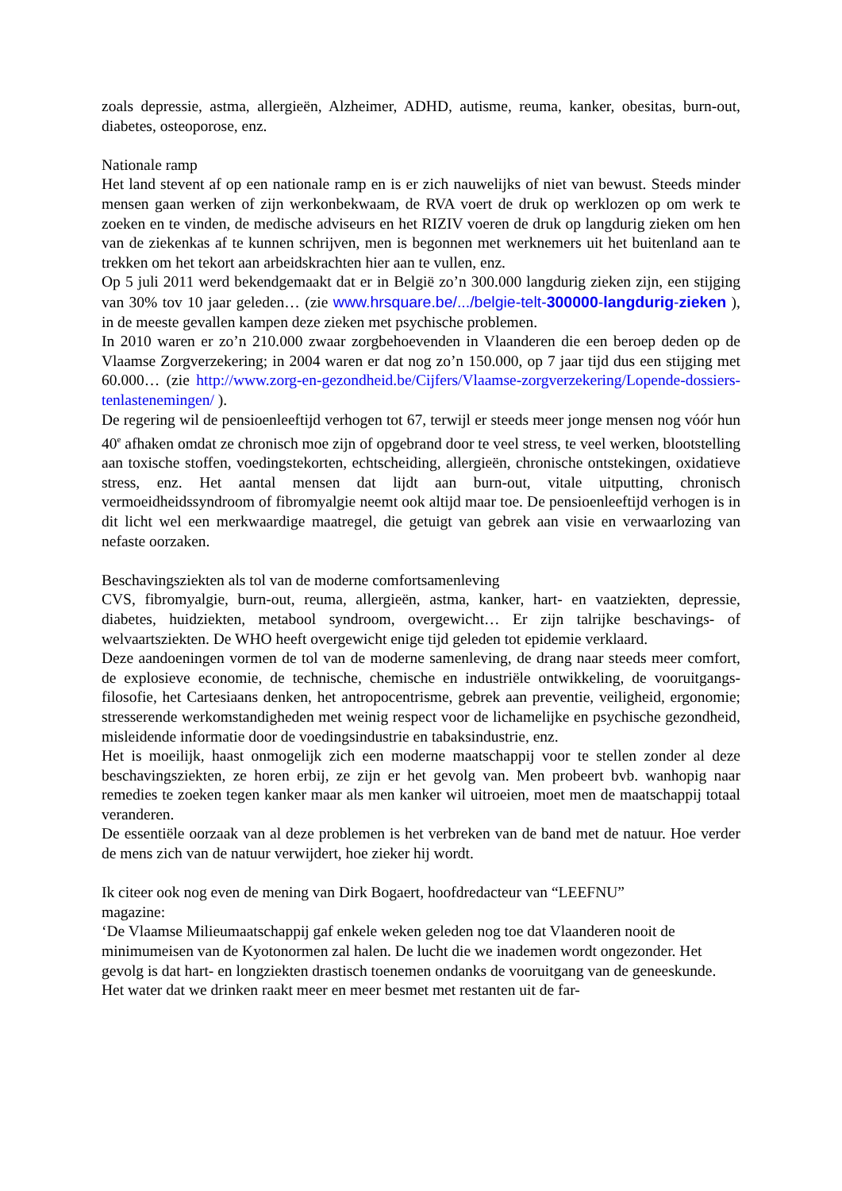zoals depressie, astma, allergieën, Alzheimer, ADHD, autisme, reuma, kanker, obesitas, burn-out, diabetes, osteoporose, enz.
Nationale ramp
Het land stevent af op een nationale ramp en is er zich nauwelijks of niet van bewust. Steeds minder mensen gaan werken of zijn werkonbekwaam, de RVA voert de druk op werklozen op om werk te zoeken en te vinden, de medische adviseurs en het RIZIV voeren de druk op langdurig zieken om hen van de ziekenkas af te kunnen schrijven, men is begonnen met werknemers uit het buitenland aan te trekken om het tekort aan arbeidskrachten hier aan te vullen, enz.
Op 5 juli 2011 werd bekendgemaakt dat er in België zo’n 300.000 langdurig zieken zijn, een stijging van 30% tov 10 jaar geleden… (zie www.hrsquare.be/.../belgie-telt-300000-langdurig-zieken ), in de meeste gevallen kampen deze zieken met psychische problemen.
In 2010 waren er zo’n 210.000 zwaar zorgbehoevenden in Vlaanderen die een beroep deden op de Vlaamse Zorgverzekering; in 2004 waren er dat nog zo’n 150.000, op 7 jaar tijd dus een stijging met 60.000… (zie http://www.zorg-en-gezondheid.be/Cijfers/Vlaamse-zorgverzekering/Lopende-dossiers-tenlastenemingen/ ).
De regering wil de pensioenleeftijd verhogen tot 67, terwijl er steeds meer jonge mensen nog vóór hun 40<sup>e</sup> afhaken omdat ze chronisch moe zijn of opgebrand door te veel stress, te veel werken, blootstelling aan toxische stoffen, voedingstekorten, echtscheiding, allergieën, chronische ontstekingen, oxidatieve stress, enz. Het aantal mensen dat lijdt aan burn-out, vitale uitputting, chronisch vermoeidheidssyndroom of fibromyalgie neemt ook altijd maar toe. De pensioenleeftijd verhogen is in dit licht wel een merkwaardige maatregel, die getuigt van gebrek aan visie en verwaarlozing van nefaste oorzaken.
Beschavingsziekten als tol van de moderne comfortsamenleving
CVS, fibromyalgie, burn-out, reuma, allergieën, astma, kanker, hart- en vaatziekten, depressie, diabetes, huidziekten, metabool syndroom, overgewicht… Er zijn talrijke beschavings- of welvaartsziekten. De WHO heeft overgewicht enige tijd geleden tot epidemie verklaard.
Deze aandoeningen vormen de tol van de moderne samenleving, de drang naar steeds meer comfort, de explosieve economie, de technische, chemische en industriële ontwikkeling, de vooruitgangs-filosofie, het Cartesiaans denken, het antropocentrisme, gebrek aan preventie, veiligheid, ergonomie; stresserende werkomstandigheden met weinig respect voor de lichamelijke en psychische gezondheid, misleidende informatie door de voedingsindustrie en tabaksindustrie, enz.
Het is moeilijk, haast onmogelijk zich een moderne maatschappij voor te stellen zonder al deze beschavingsziekten, ze horen erbij, ze zijn er het gevolg van. Men probeert bvb. wanhopig naar remedies te zoeken tegen kanker maar als men kanker wil uitroeien, moet men de maatschappij totaal veranderen.
De essentiële oorzaak van al deze problemen is het verbreken van de band met de natuur. Hoe verder de mens zich van de natuur verwijdert, hoe zieker hij wordt.
Ik citeer ook nog even de mening van Dirk Bogaert, hoofdredacteur van “LEEFNU”
magazine:
‘De Vlaamse Milieumaatschappij gaf enkele weken geleden nog toe dat Vlaanderen nooit de minimumeisen van de Kyotonormen zal halen. De lucht die we inademen wordt ongezonder. Het gevolg is dat hart- en longziekten drastisch toenemen ondanks de vooruitgang van de geneeskunde. Het water dat we drinken raakt meer en meer besmet met restanten uit de far-